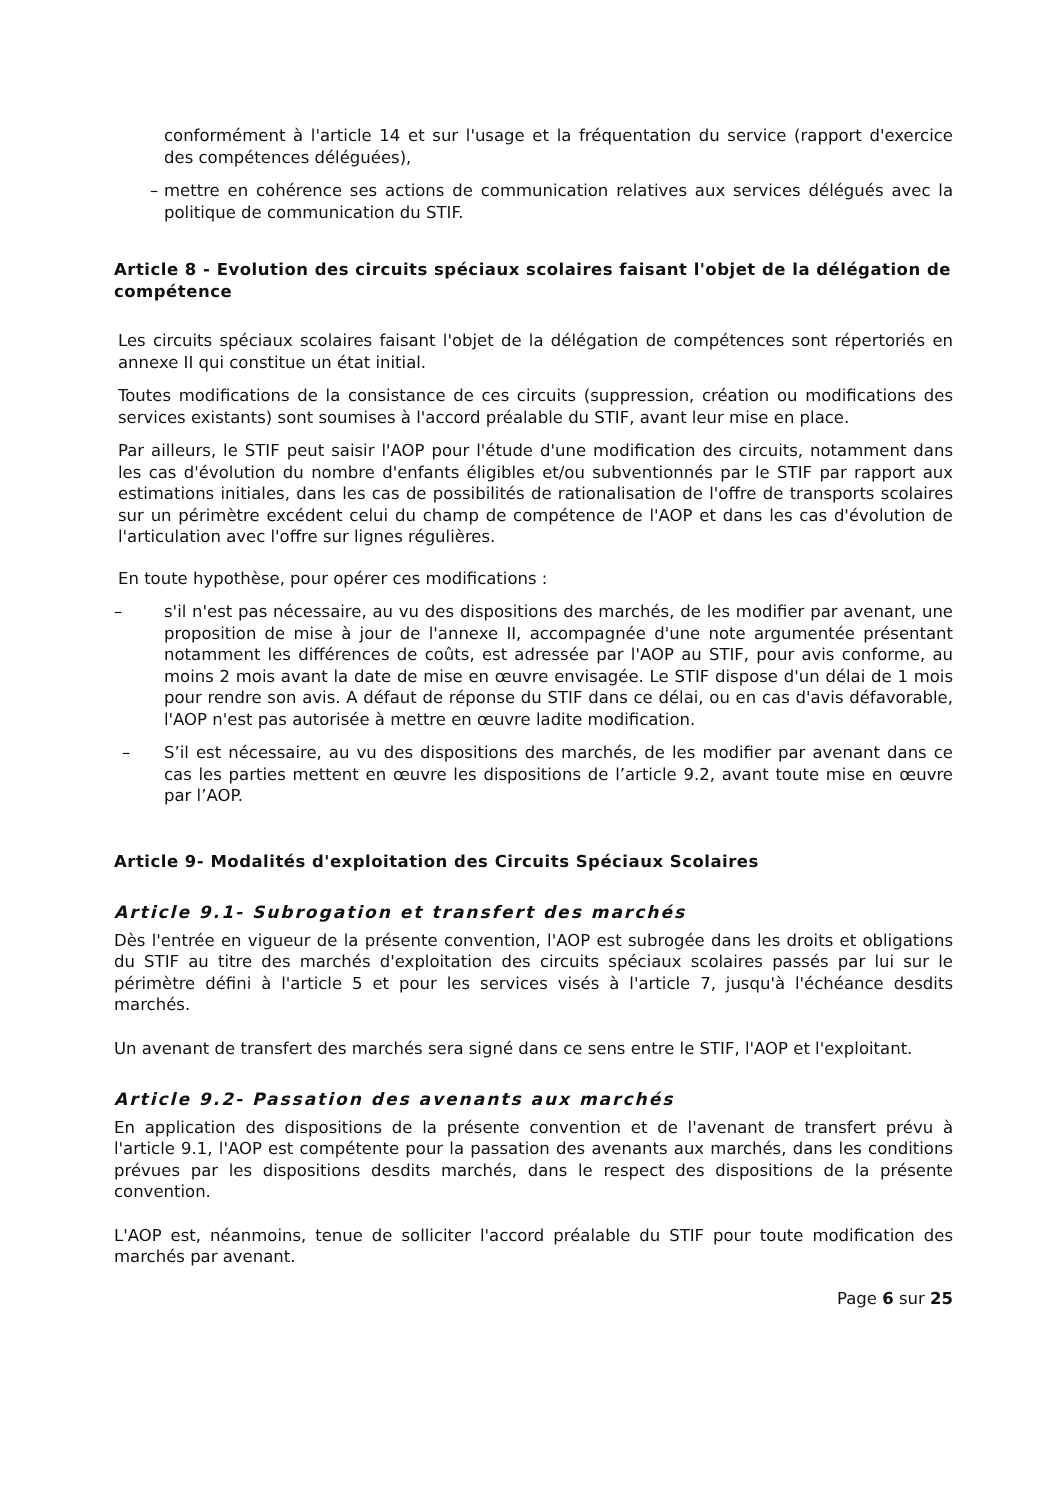conformément à l'article 14 et sur l'usage et la fréquentation du service (rapport d'exercice des compétences déléguées),
– mettre en cohérence ses actions de communication relatives aux services délégués avec la politique de communication du STIF.
Article 8 - Evolution des circuits spéciaux scolaires faisant l'objet de la délégation de compétence
Les circuits spéciaux scolaires faisant l'objet de la délégation de compétences sont répertoriés en annexe II qui constitue un état initial.
Toutes modifications de la consistance de ces circuits (suppression, création ou modifications des services existants) sont soumises à l'accord préalable du STIF, avant leur mise en place.
Par ailleurs, le STIF peut saisir l'AOP pour l'étude d'une modification des circuits, notamment dans les cas d'évolution du nombre d'enfants éligibles et/ou subventionnés par le STIF par rapport aux estimations initiales, dans les cas de possibilités de rationalisation de l'offre de transports scolaires sur un périmètre excédent celui du champ de compétence de l'AOP et dans les cas d'évolution de l'articulation avec l'offre sur lignes régulières.
En toute hypothèse, pour opérer ces modifications :
– s'il n'est pas nécessaire, au vu des dispositions des marchés, de les modifier par avenant, une proposition de mise à jour de l'annexe II, accompagnée d'une note argumentée présentant notamment les différences de coûts, est adressée par l'AOP au STIF, pour avis conforme, au moins 2 mois avant la date de mise en œuvre envisagée. Le STIF dispose d'un délai de 1 mois pour rendre son avis. A défaut de réponse du STIF dans ce délai, ou en cas d'avis défavorable, l'AOP n'est pas autorisée à mettre en œuvre ladite modification.
– S’il est nécessaire, au vu des dispositions des marchés, de les modifier par avenant dans ce cas les parties mettent en œuvre les dispositions de l’article 9.2, avant toute mise en œuvre par l’AOP.
Article 9- Modalités d'exploitation des Circuits Spéciaux Scolaires
Article 9.1- Subrogation et transfert des marchés
Dès l'entrée en vigueur de la présente convention, l'AOP est subrogée dans les droits et obligations du STIF au titre des marchés d'exploitation des circuits spéciaux scolaires passés par lui sur le périmètre défini à l'article 5 et pour les services visés à l'article 7, jusqu'à l'échéance desdits marchés.
Un avenant de transfert des marchés sera signé dans ce sens entre le STIF, l'AOP et l'exploitant.
Article 9.2- Passation des avenants aux marchés
En application des dispositions de la présente convention et de l'avenant de transfert prévu à l'article 9.1, l'AOP est compétente pour la passation des avenants aux marchés, dans les conditions prévues par les dispositions desdits marchés, dans le respect des dispositions de la présente convention.
L'AOP est, néanmoins, tenue de solliciter l'accord préalable du STIF pour toute modification des marchés par avenant.
Page 6 sur 25